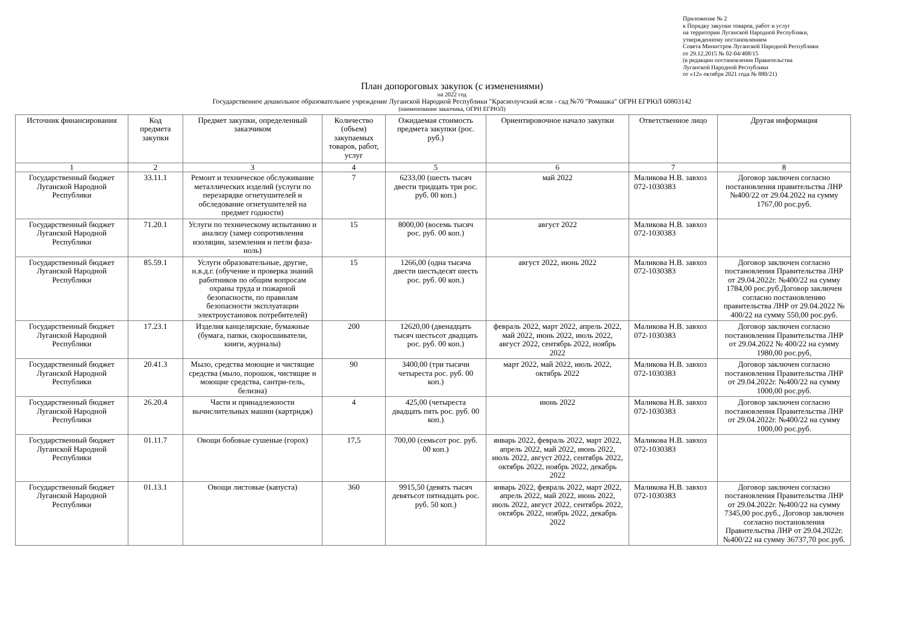Приложение № 2
к Порядку закупки товаров, работ и услуг
на территории Луганской Народной Республики,
утвержденному постановлением
Совета Министров Луганской Народной Республики
от 29.12.2015 № 02-04/408/15
(в редакции постановления Правительства
Луганской Народной Республики
от «12» октября 2021 года № 880/21)
План допороговых закупок (с изменениями)
на 2022 год
Государственное дошкольное образовательное учреждение Луганской Народной Республики "Краснолучский ясли - сад №70 "Ромашка" ОГРН ЕГРЮЛ 60803142
(наименование заказчика, ОГРН ЕГРЮЛ)
| Источник финансирования | Код предмета закупки | Предмет закупки, определенный заказчиком | Количество (объем) закупаемых товаров, работ, услуг | Ожидаемая стоимость предмета закупки (рос. руб.) | Ориентировочное начало закупки | Ответственное лицо | Другая информация |
| --- | --- | --- | --- | --- | --- | --- | --- |
| 1 | 2 | 3 | 4 | 5 | 6 | 7 | 8 |
| Государственный бюджет Луганской Народной Республики | 33.11.1 | Ремонт и техническое обслуживание металлических изделий (услуги по перезарядке огнетушителей и обследование огнетушителей на предмет годности) | 7 | 6233,00 (шесть тысяч двести тридцать три рос. руб. 00 коп.) | май 2022 | Маликова Н.В. завхоз 072-1030383 | Договор заключен согласно постановления правительства ЛНР №400/22 от 29.04.2022 на сумму 1767,00 рос.руб. |
| Государственный бюджет Луганской Народной Республики | 71.20.1 | Услуги по техническому испытанию и анализу (замер сопротивления изоляции, заземления и петли фаза-ноль) | 15 | 8000,00 (восемь тысяч рос. руб. 00 коп.) | август 2022 | Маликова Н.В. завхоз 072-1030383 | |
| Государственный бюджет Луганской Народной Республики | 85.59.1 | Услуги образовательные, другие, н.в.д.г. (обучение и проверка знаний работников по общим вопросам охраны труда и пожарной безопасности, по правилам безопасности эксплуатации электроустановок потребителей) | 15 | 1266,00 (одна тысяча двести шестьдесят шесть рос. руб. 00 коп.) | август 2022, июнь 2022 | Маликова Н.В. завхоз 072-1030383 | Договор заключен согласно постановления Правительства ЛНР от 29.04.2022г. №400/22 на сумму 1784,00 рос.руб.Договор заключен согласно постановлению правительства ЛНР от 29.04.2022 № 400/22 на сумму 550,00 рос.руб. |
| Государственный бюджет Луганской Народной Республики | 17.23.1 | Изделия канцелярские, бумажные (бумага, папки, скоросшиватели, книги, журналы) | 200 | 12620,00 (двенадцать тысяч шестьсот двадцать рос. руб. 00 коп.) | февраль 2022, март 2022, апрель 2022, май 2022, июнь 2022, июль 2022, август 2022, сентябрь 2022, ноябрь 2022 | Маликова Н.В. завхоз 072-1030383 | Договор заключен согласно постановления Правительства ЛНР от 29.04.2022 № 400/22 на сумму 1980,00 рос.руб, |
| Государственный бюджет Луганской Народной Республики | 20.41.3 | Мыло, средства моющие и чистящие средства (мыло, порошок, чистящие и моющие средства, сантри-гель, белизна) | 90 | 3400,00 (три тысячи четыреста рос. руб. 00 коп.) | март 2022, май 2022, июль 2022, октябрь 2022 | Маликова Н.В. завхоз 072-1030383 | Договор заключен согласно постановления Правительства ЛНР от 29.04.2022г. №400/22 на сумму 1000,00 рос.руб. |
| Государственный бюджет Луганской Народной Республики | 26.20.4 | Части и принадлежности вычислительных машин (картридж) | 4 | 425,00 (четыреста двадцать пять рос. руб. 00 коп.) | июнь 2022 | Маликова Н.В. завхоз 072-1030383 | Договор заключен согласно постановления Правительства ЛНР от 29.04.2022г. №400/22 на сумму 1000,00 рос.руб. |
| Государственный бюджет Луганской Народной Республики | 01.11.7 | Овощи бобовые сушеные (горох) | 17,5 | 700,00 (семьсот рос. руб. 00 коп.) | январь 2022, февраль 2022, март 2022, апрель 2022, май 2022, июнь 2022, июль 2022, август 2022, сентябрь 2022, октябрь 2022, ноябрь 2022, декабрь 2022 | Маликова Н.В. завхоз 072-1030383 | |
| Государственный бюджет Луганской Народной Республики | 01.13.1 | Овощи листовые (капуста) | 360 | 9915,50 (девять тысяч девятьсот пятнадцать рос. руб. 50 коп.) | январь 2022, февраль 2022, март 2022, апрель 2022, май 2022, июнь 2022, июль 2022, август 2022, сентябрь 2022, октябрь 2022, ноябрь 2022, декабрь 2022 | Маликова Н.В. завхоз 072-1030383 | Договор заключен согласно постановления Правительства ЛНР от 29.04.2022г. №400/22 на сумму 7345,00 рос.руб., Договор заключен согласно постановления Правительства ЛНР от 29.04.2022г. №400/22 на сумму 36737,70 рос.руб. |